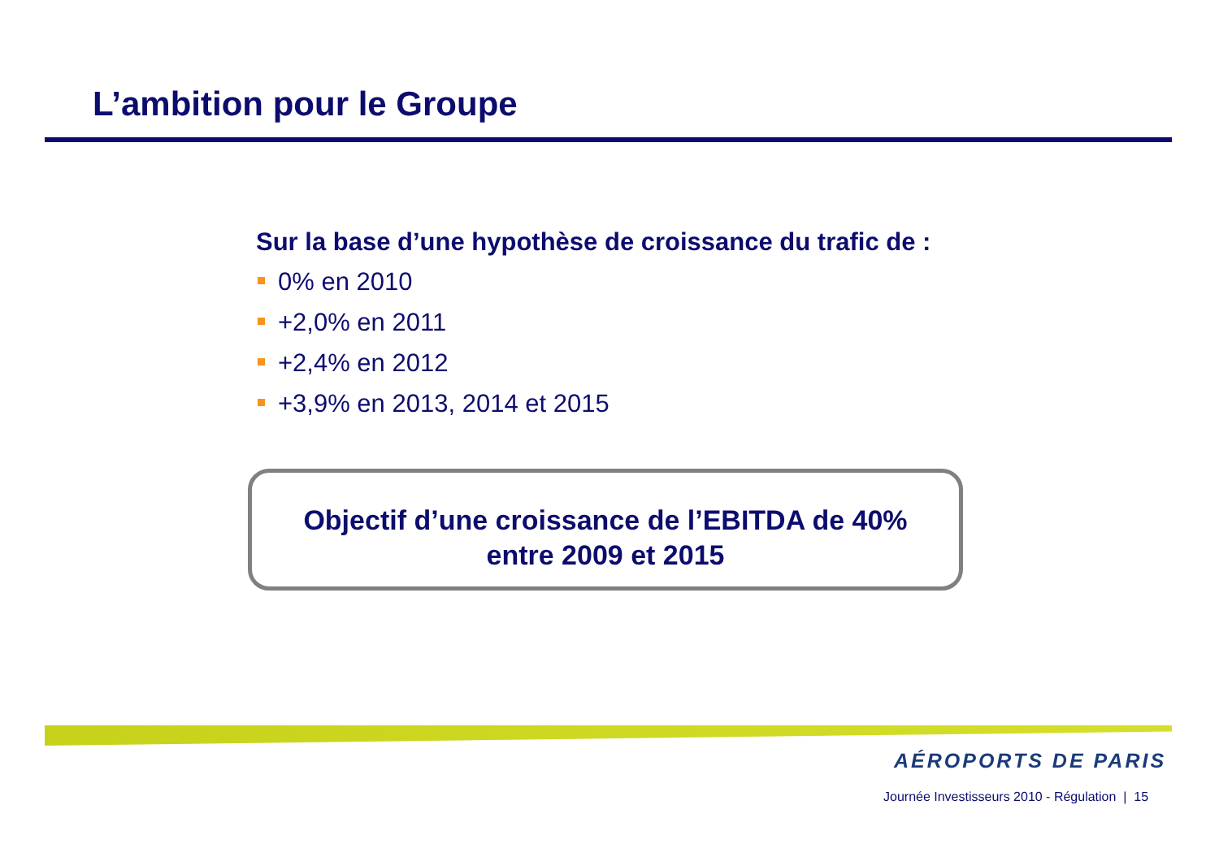L’ambition pour le Groupe
Sur la base d’une hypothèse de croissance du trafic de :
0% en 2010
+2,0% en 2011
+2,4% en 2012
+3,9% en 2013, 2014 et 2015
Objectif d’une croissance de l’EBITDA de 40%
entre 2009 et 2015
AÉROPORTS DE PARIS
Journée Investisseurs 2010 - Régulation | 15